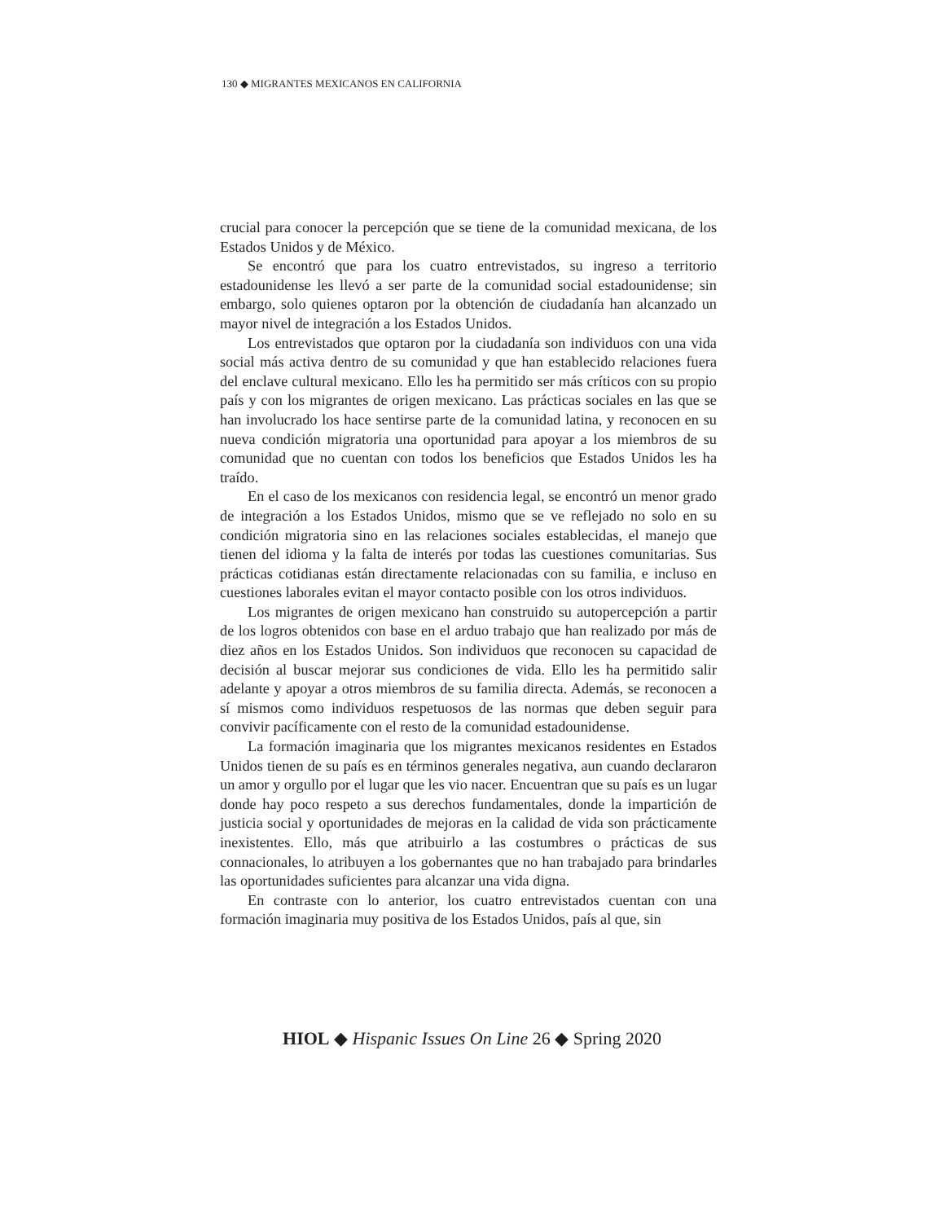130 ◆ MIGRANTES MEXICANOS EN CALIFORNIA
crucial para conocer la percepción que se tiene de la comunidad mexicana, de los Estados Unidos y de México.
Se encontró que para los cuatro entrevistados, su ingreso a territorio estadounidense les llevó a ser parte de la comunidad social estadounidense; sin embargo, solo quienes optaron por la obtención de ciudadanía han alcanzado un mayor nivel de integración a los Estados Unidos.
Los entrevistados que optaron por la ciudadanía son individuos con una vida social más activa dentro de su comunidad y que han establecido relaciones fuera del enclave cultural mexicano. Ello les ha permitido ser más críticos con su propio país y con los migrantes de origen mexicano. Las prácticas sociales en las que se han involucrado los hace sentirse parte de la comunidad latina, y reconocen en su nueva condición migratoria una oportunidad para apoyar a los miembros de su comunidad que no cuentan con todos los beneficios que Estados Unidos les ha traído.
En el caso de los mexicanos con residencia legal, se encontró un menor grado de integración a los Estados Unidos, mismo que se ve reflejado no solo en su condición migratoria sino en las relaciones sociales establecidas, el manejo que tienen del idioma y la falta de interés por todas las cuestiones comunitarias. Sus prácticas cotidianas están directamente relacionadas con su familia, e incluso en cuestiones laborales evitan el mayor contacto posible con los otros individuos.
Los migrantes de origen mexicano han construido su autopercepción a partir de los logros obtenidos con base en el arduo trabajo que han realizado por más de diez años en los Estados Unidos. Son individuos que reconocen su capacidad de decisión al buscar mejorar sus condiciones de vida. Ello les ha permitido salir adelante y apoyar a otros miembros de su familia directa. Además, se reconocen a sí mismos como individuos respetuosos de las normas que deben seguir para convivir pacíficamente con el resto de la comunidad estadounidense.
La formación imaginaria que los migrantes mexicanos residentes en Estados Unidos tienen de su país es en términos generales negativa, aun cuando declararon un amor y orgullo por el lugar que les vio nacer. Encuentran que su país es un lugar donde hay poco respeto a sus derechos fundamentales, donde la impartición de justicia social y oportunidades de mejoras en la calidad de vida son prácticamente inexistentes. Ello, más que atribuirlo a las costumbres o prácticas de sus connacionales, lo atribuyen a los gobernantes que no han trabajado para brindarles las oportunidades suficientes para alcanzar una vida digna.
En contraste con lo anterior, los cuatro entrevistados cuentan con una formación imaginaria muy positiva de los Estados Unidos, país al que, sin
HIOL ◆ Hispanic Issues On Line 26 ◆ Spring 2020